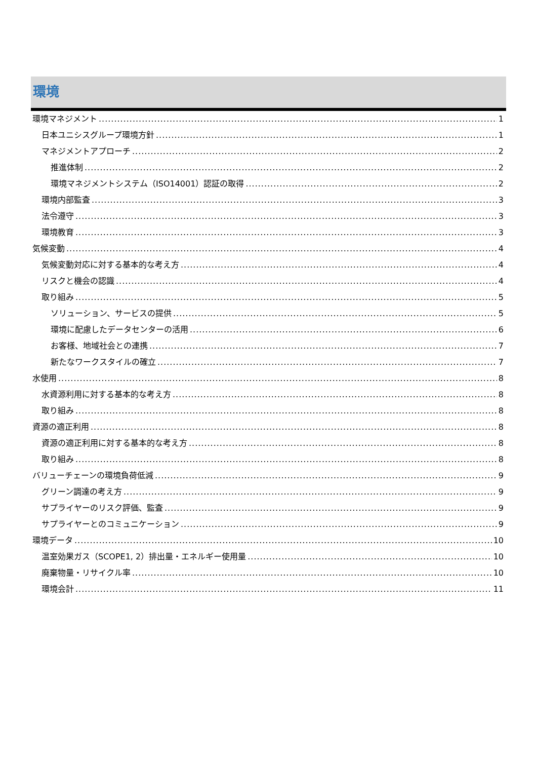環境
環境マネジメント 1
日本ユニシスグループ環境方針 1
マネジメントアプローチ 2
推進体制 2
環境マネジメントシステム（ISO14001）認証の取得 2
環境内部監査 3
法令遵守 3
環境教育 3
気候変動 4
気候変動対応に対する基本的な考え方 4
リスクと機会の認識 4
取り組み 5
ソリューション、サービスの提供 5
環境に配慮したデータセンターの活用 6
お客様、地域社会との連携 7
新たなワークスタイルの確立 7
水使用 8
水資源利用に対する基本的な考え方 8
取り組み 8
資源の適正利用 8
資源の適正利用に対する基本的な考え方 8
取り組み 8
バリューチェーンの環境負荷低減 9
グリーン調達の考え方 9
サプライヤーのリスク評価、監査 9
サプライヤーとのコミュニケーション 9
環境データ 10
温室効果ガス（SCOPE1, 2）排出量・エネルギー使用量 10
廃棄物量・リサイクル率 10
環境会計 11